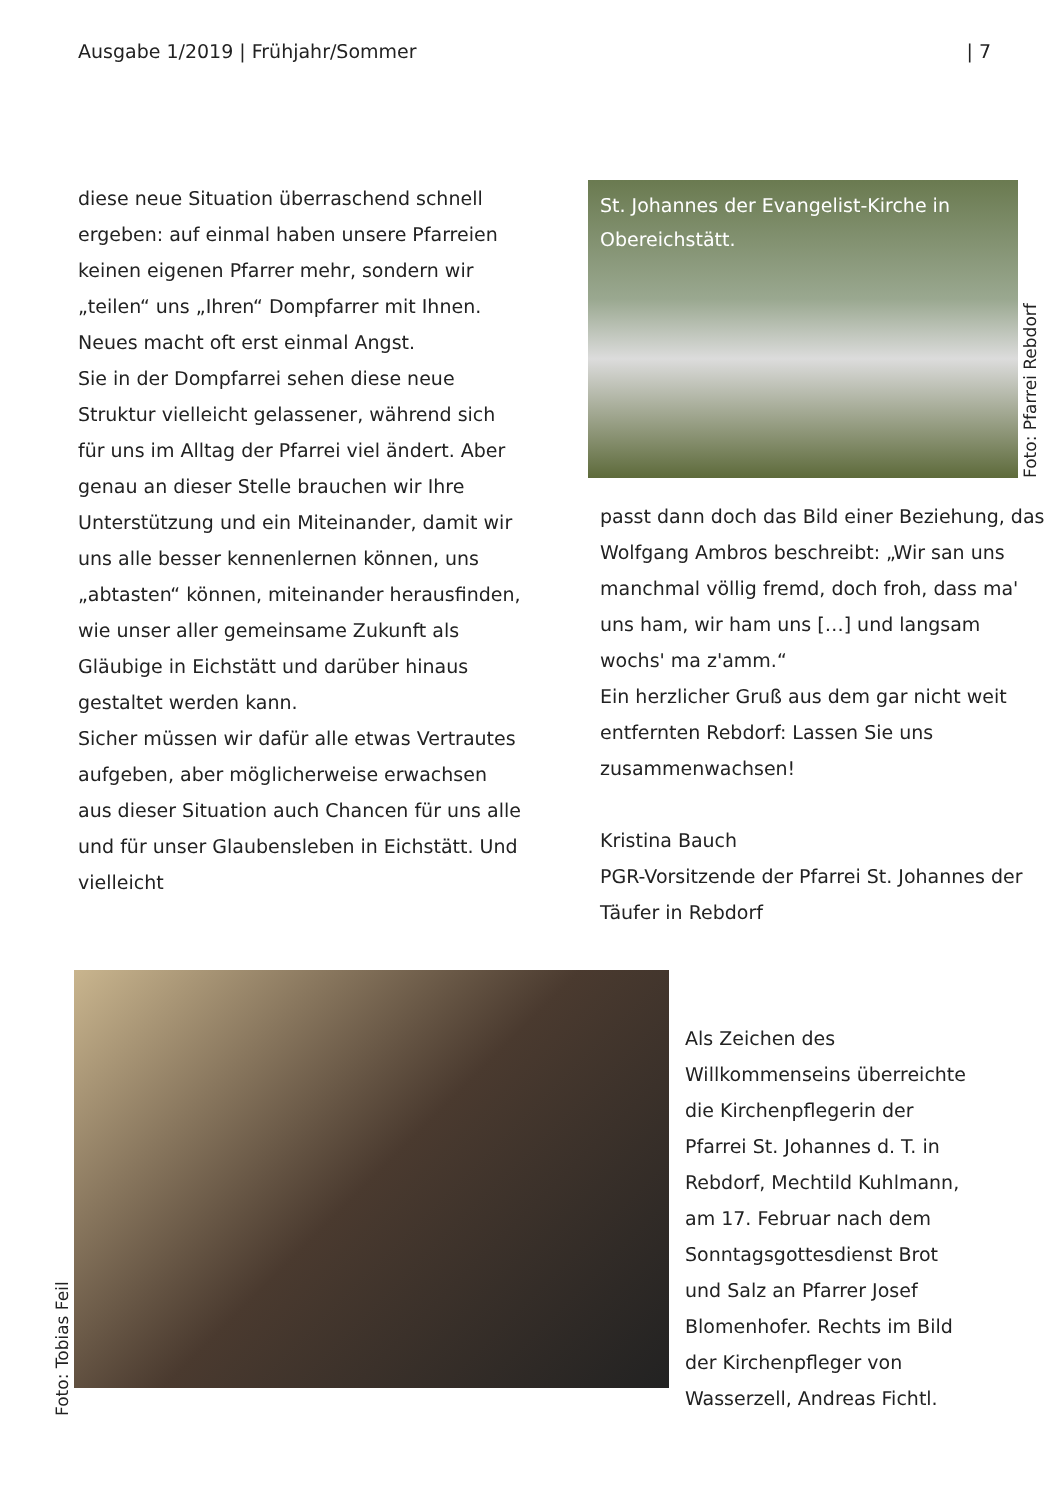Ausgabe 1/2019 | Frühjahr/Sommer | 7
diese neue Situation überraschend schnell ergeben: auf einmal haben unsere Pfarreien keinen eigenen Pfarrer mehr, sondern wir „teilen“ uns „Ihren“ Dompfarrer mit Ihnen. Neues macht oft erst einmal Angst.
Sie in der Dompfarrei sehen diese neue Struktur vielleicht gelassener, während sich für uns im Alltag der Pfarrei viel ändert. Aber genau an dieser Stelle brauchen wir Ihre Unterstützung und ein Miteinander, damit wir uns alle besser kennenlernen können, uns „abtasten“ können, miteinander herausfinden, wie unser aller gemeinsame Zukunft als Gläubige in Eichstätt und darüber hinaus gestaltet werden kann.
Sicher müssen wir dafür alle etwas Vertrautes aufgeben, aber möglicherweise erwachsen aus dieser Situation auch Chancen für uns alle und für unser Glaubensleben in Eichstätt. Und vielleicht
St. Johannes der Evangelist-Kirche in Obereichstätt.
Foto: Pfarrei Rebdorf
passt dann doch das Bild einer Beziehung, das Wolfgang Ambros beschreibt: „Wir san uns manchmal völlig fremd, doch froh, dass ma' uns ham, wir ham uns […] und langsam wochs' ma z'amm.“
Ein herzlicher Gruß aus dem gar nicht weit entfernten Rebdorf: Lassen Sie uns zusammenwachsen!
Kristina Bauch
PGR-Vorsitzende der Pfarrei St. Johannes der Täufer in Rebdorf
Foto: Tobias Feil
Als Zeichen des Willkommenseins überreichte die Kirchenpflegerin der Pfarrei St. Johannes d. T. in Rebdorf, Mechtild Kuhlmann, am 17. Februar nach dem Sonntagsgottesdienst Brot und Salz an Pfarrer Josef Blomenhofer. Rechts im Bild der Kirchenpfleger von Wasserzell, Andreas Fichtl.